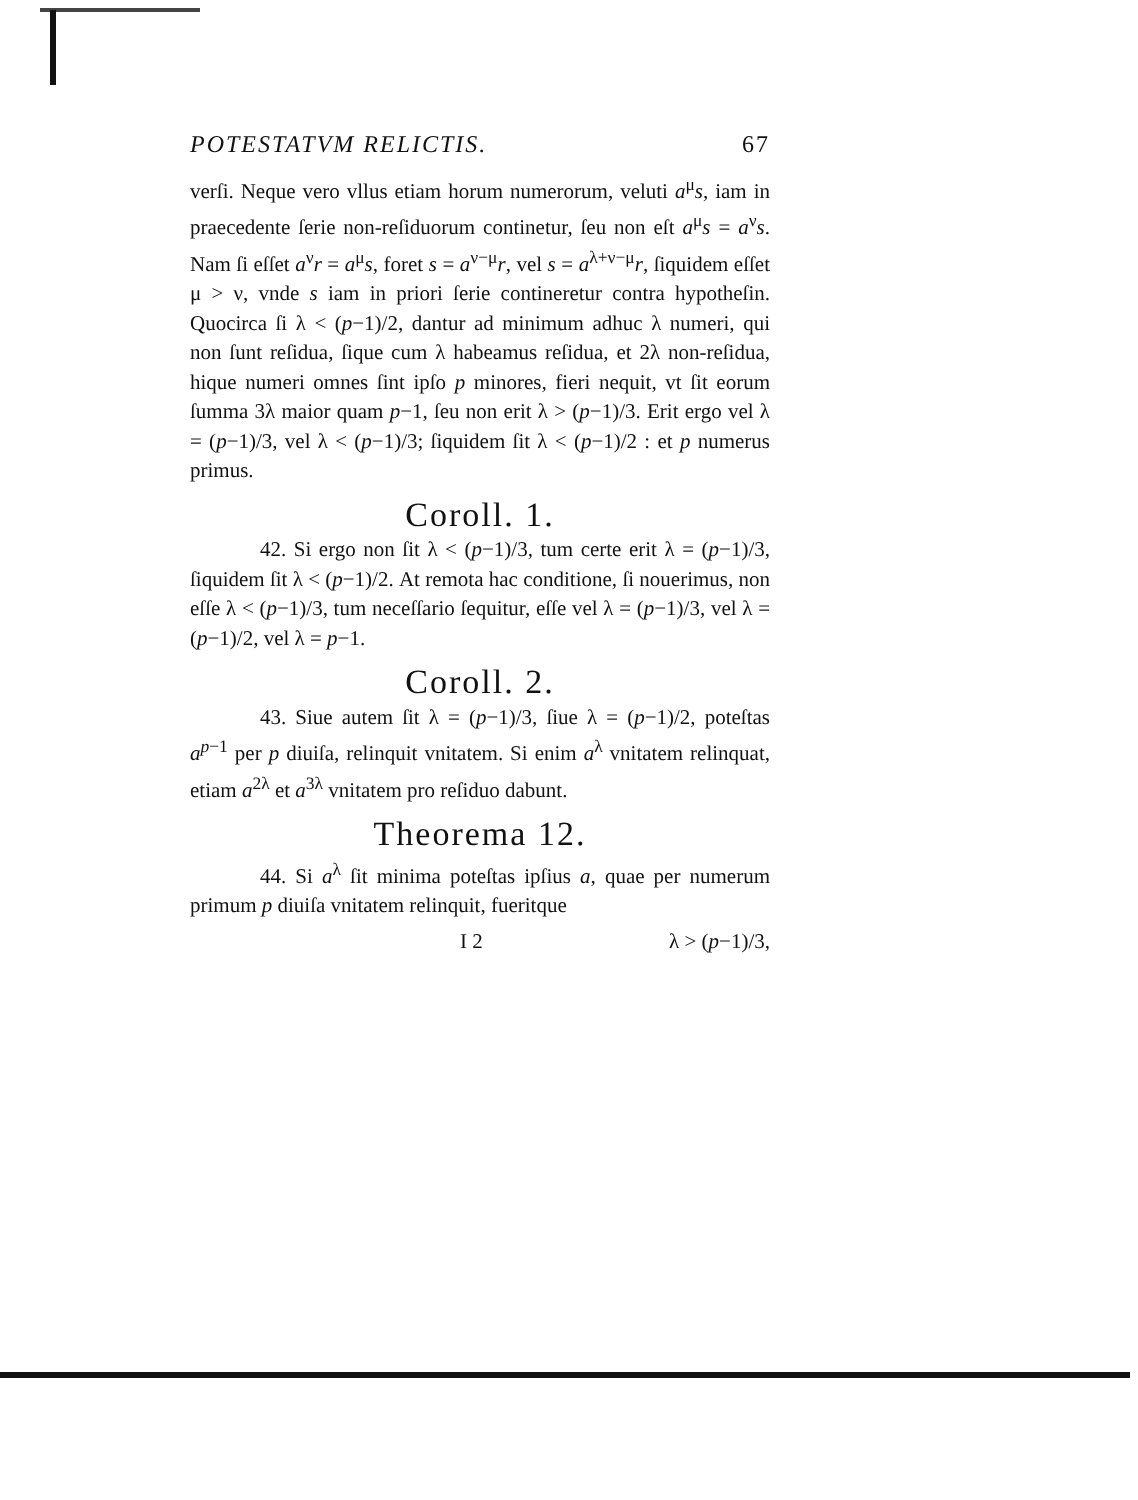POTESTATVM RELICTIS. 67
verſi. Neque vero vllus etiam horum numerorum, veluti a<sup>μ</sup>s, iam in praecedente ſerie non-reſiduorum continetur, ſeu non eſt a<sup>μ</sup>s = a<sup>ν</sup>s. Nam ſi eſſet a<sup>ν</sup>r = a<sup>μ</sup>s, foret s = a<sup>ν−μ</sup>r, vel s = a<sup>λ+ν−μ</sup>r, ſiquidem eſſet μ > ν, vnde s iam in priori ſerie contineretur contra hypotheſin. Quocirca ſi λ < (p−1)/2, dantur ad minimum adhuc λ numeri, qui non ſunt reſidua, ſique cum λ habeamus reſidua, et 2λ non-reſidua, hique numeri omnes ſint ipſo p minores, fieri nequit, vt ſit eorum ſumma 3λ maior quam p−1, ſeu non erit λ > (p−1)/3. Erit ergo vel λ = (p−1)/3, vel λ < (p−1)/3; ſiquidem ſit λ < (p−1)/2 : et p numerus primus.
Coroll. 1.
42. Si ergo non ſit λ < (p−1)/3, tum certe erit λ = (p−1)/3, ſiquidem ſit λ < (p−1)/2. At remota hac conditione, ſi nouerimus, non eſſe λ < (p−1)/3, tum neceſſario ſequitur, eſſe vel λ = (p−1)/3, vel λ = (p−1)/2, vel λ = p−1.
Coroll. 2.
43. Siue autem ſit λ = (p−1)/3, ſiue λ = (p−1)/2, poteſtas a<sup>p−1</sup> per p diuiſa, relinquit vnitatem. Si enim a<sup>λ</sup> vnitatem relinquat, etiam a<sup>2λ</sup> et a<sup>3λ</sup> vnitatem pro reſiduo dabunt.
Theorema 12.
44. Si a<sup>λ</sup> ſit minima poteſtas ipſius a, quae per numerum primum p diuiſa vnitatem relinquit, fueritque
I 2 λ > (p−1)/3,